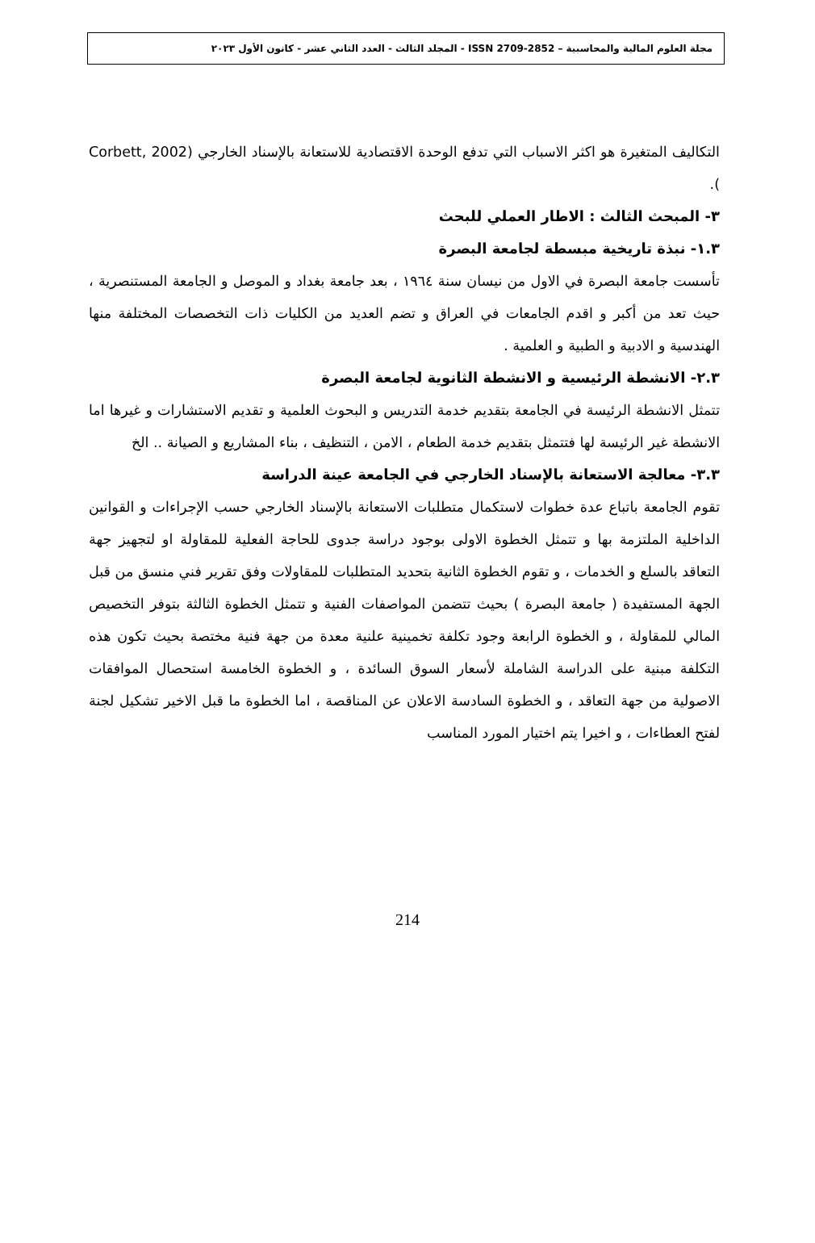مجلة العلوم المالية والمحاسبية – ISSN 2709-2852 - المجلد الثالث - العدد الثاني عشر - كانون الأول ٢٠٢٣
التكاليف المتغيرة هو اكثر الاسباب التي تدفع الوحدة الاقتصادية للاستعانة بالإسناد الخارجي (Corbett, 2002 ).
٣- المبحث الثالث : الاطار العملي للبحث
١.٣- نبذة تاريخية مبسطة لجامعة البصرة
تأسست جامعة البصرة في الاول من نيسان سنة ١٩٦٤ ، بعد جامعة بغداد و الموصل و الجامعة المستنصرية ، حيث تعد من أكبر و اقدم الجامعات في العراق و تضم العديد من الكليات ذات التخصصات المختلفة منها الهندسية و الادبية و الطبية و العلمية .
٢.٣- الانشطة الرئيسية و الانشطة الثانوية لجامعة البصرة
تتمثل الانشطة الرئيسة في الجامعة بتقديم خدمة التدريس و البحوث العلمية و تقديم الاستشارات و غيرها اما الانشطة غير الرئيسة لها فتتمثل بتقديم خدمة الطعام ، الامن ، التنظيف ، بناء المشاريع و الصيانة .. الخ
٣.٣- معالجة الاستعانة بالإسناد الخارجي في الجامعة عينة الدراسة
تقوم الجامعة باتباع عدة خطوات لاستكمال متطلبات الاستعانة بالإسناد الخارجي حسب الإجراءات و القوانين الداخلية الملتزمة بها و تتمثل الخطوة الاولى بوجود دراسة جدوى للحاجة الفعلية للمقاولة او لتجهيز جهة التعاقد بالسلع و الخدمات ، و تقوم الخطوة الثانية بتحديد المتطلبات للمقاولات وفق تقرير فني منسق من قبل الجهة المستفيدة ( جامعة البصرة ) بحيث تتضمن المواصفات الفنية و تتمثل الخطوة الثالثة بتوفر التخصيص المالي للمقاولة ، و الخطوة الرابعة وجود تكلفة تخمينية علنية معدة من جهة فنية مختصة بحيث تكون هذه التكلفة مبنية على الدراسة الشاملة لأسعار السوق السائدة ، و الخطوة الخامسة استحصال الموافقات الاصولية من جهة التعاقد ، و الخطوة السادسة الاعلان عن المناقصة ، اما الخطوة ما قبل الاخير تشكيل لجنة لفتح العطاءات ، و اخيرا يتم اختيار المورد المناسب
214